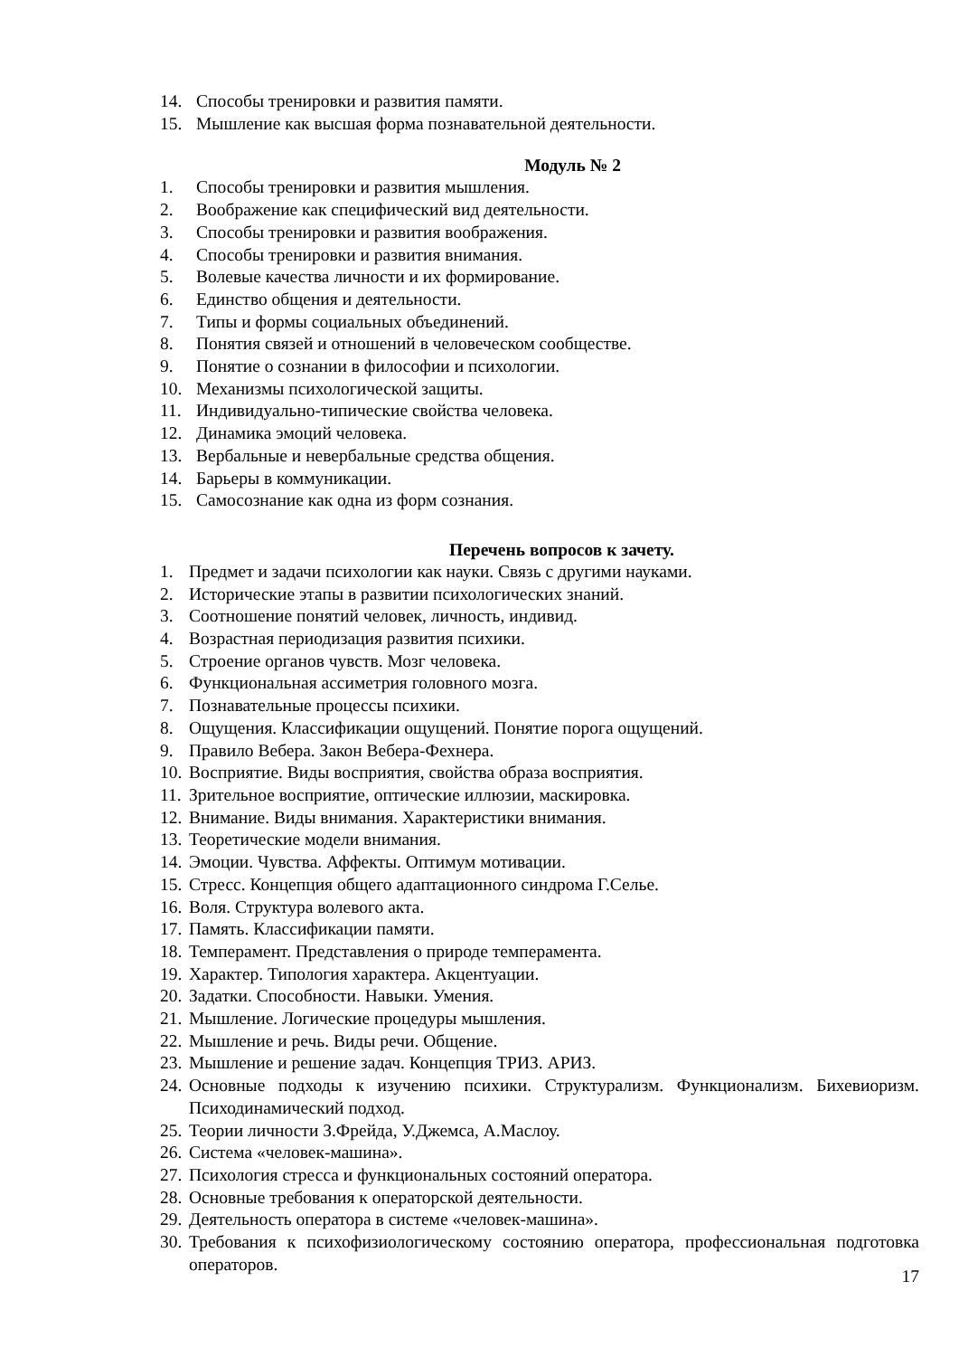14. Способы тренировки и развития памяти.
15. Мышление как высшая форма познавательной деятельности.
Модуль № 2
1. Способы тренировки и развития мышления.
2. Воображение как специфический вид деятельности.
3. Способы тренировки и развития воображения.
4. Способы тренировки и развития внимания.
5. Волевые качества личности и их формирование.
6. Единство общения и деятельности.
7. Типы и формы социальных объединений.
8. Понятия связей и отношений в человеческом сообществе.
9. Понятие о сознании в философии и психологии.
10. Механизмы психологической защиты.
11. Индивидуально-типические свойства человека.
12. Динамика эмоций человека.
13. Вербальные и невербальные средства общения.
14. Барьеры в коммуникации.
15. Самосознание как одна из форм сознания.
Перечень вопросов к зачету.
1. Предмет и задачи психологии как науки. Связь с другими науками.
2. Исторические этапы в развитии психологических знаний.
3. Соотношение понятий человек, личность, индивид.
4. Возрастная периодизация развития психики.
5. Строение органов чувств. Мозг человека.
6. Функциональная ассиметрия головного мозга.
7. Познавательные процессы психики.
8. Ощущения. Классификации ощущений. Понятие порога ощущений.
9. Правило Вебера. Закон Вебера-Фехнера.
10. Восприятие. Виды восприятия, свойства образа восприятия.
11. Зрительное восприятие, оптические иллюзии, маскировка.
12. Внимание. Виды внимания. Характеристики внимания.
13. Теоретические модели внимания.
14. Эмоции. Чувства. Аффекты. Оптимум мотивации.
15. Стресс. Концепция общего адаптационного синдрома Г.Селье.
16. Воля. Структура волевого акта.
17. Память. Классификации памяти.
18. Темперамент. Представления о природе темперамента.
19. Характер. Типология характера. Акцентуации.
20. Задатки. Способности. Навыки. Умения.
21. Мышление. Логические процедуры мышления.
22. Мышление и речь. Виды речи. Общение.
23. Мышление и решение задач. Концепция ТРИЗ. АРИЗ.
24. Основные подходы к изучению психики. Структурализм. Функционализм. Бихевиоризм. Психодинамический подход.
25. Теории личности З.Фрейда, У.Джемса, А.Маслоу.
26. Система «человек-машина».
27. Психология стресса и функциональных состояний оператора.
28. Основные требования к операторской деятельности.
29. Деятельность оператора в системе «человек-машина».
30. Требования к психофизиологическому состоянию оператора, профессиональная подготовка операторов.
17